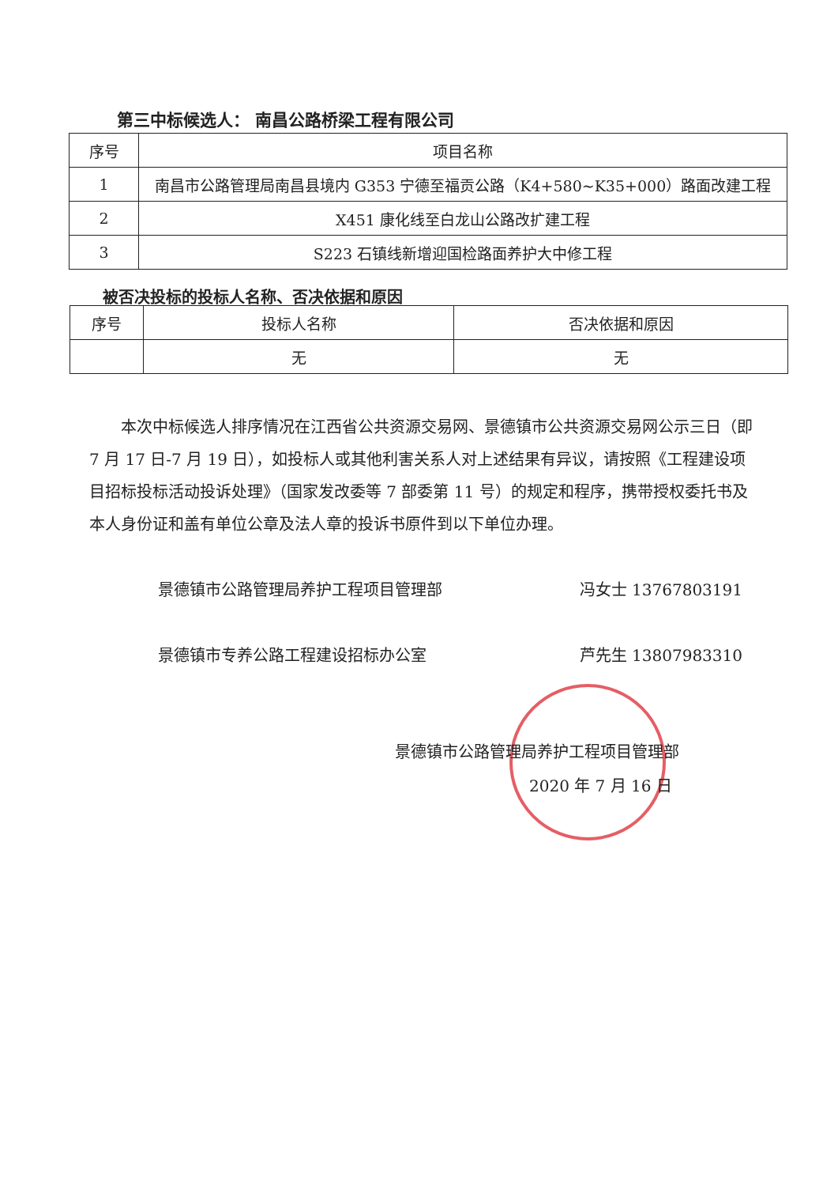第三中标候选人： 南昌公路桥梁工程有限公司
| 序号 | 项目名称 |
| --- | --- |
| 1 | 南昌市公路管理局南昌县境内 G353 宁德至福贡公路（K4+580~K35+000）路面改建工程 |
| 2 | X451 康化线至白龙山公路改扩建工程 |
| 3 | S223 石镇线新增迎国检路面养护大中修工程 |
被否决投标的投标人名称、否决依据和原因
| 序号 | 投标人名称 | 否决依据和原因 |
| --- | --- | --- |
| | 无 | 无 |
本次中标候选人排序情况在江西省公共资源交易网、景德镇市公共资源交易网公示三日（即 7 月 17 日-7 月 19 日），如投标人或其他利害关系人对上述结果有异议，请按照《工程建设项目招标投标活动投诉处理》（国家发改委等 7 部委第 11 号）的规定和程序，携带授权委托书及本人身份证和盖有单位公章及法人章的投诉书原件到以下单位办理。
景德镇市公路管理局养护工程项目管理部 冯女士 13767803191
景德镇市专养公路工程建设招标办公室 芦先生 13807983310
景德镇市公路管理局养护工程项目管理部
2020 年 7 月 16 日